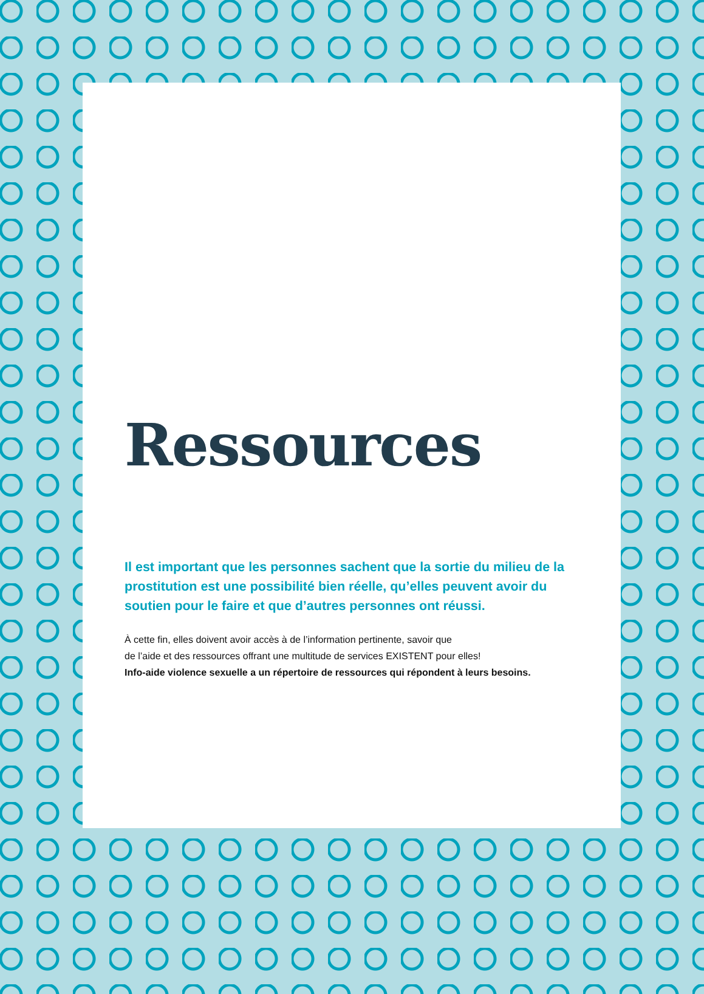Ressources
Il est important que les personnes sachent que la sortie du milieu de la prostitution est une possibilité bien réelle, qu’elles peuvent avoir du soutien pour le faire et que d’autres personnes ont réussi.
À cette fin, elles doivent avoir accès à de l’information pertinente, savoir que
de l’aide et des ressources offrant une multitude de services EXISTENT pour elles!
Info-aide violence sexuelle a un répertoire de ressources qui répondent à leurs besoins.